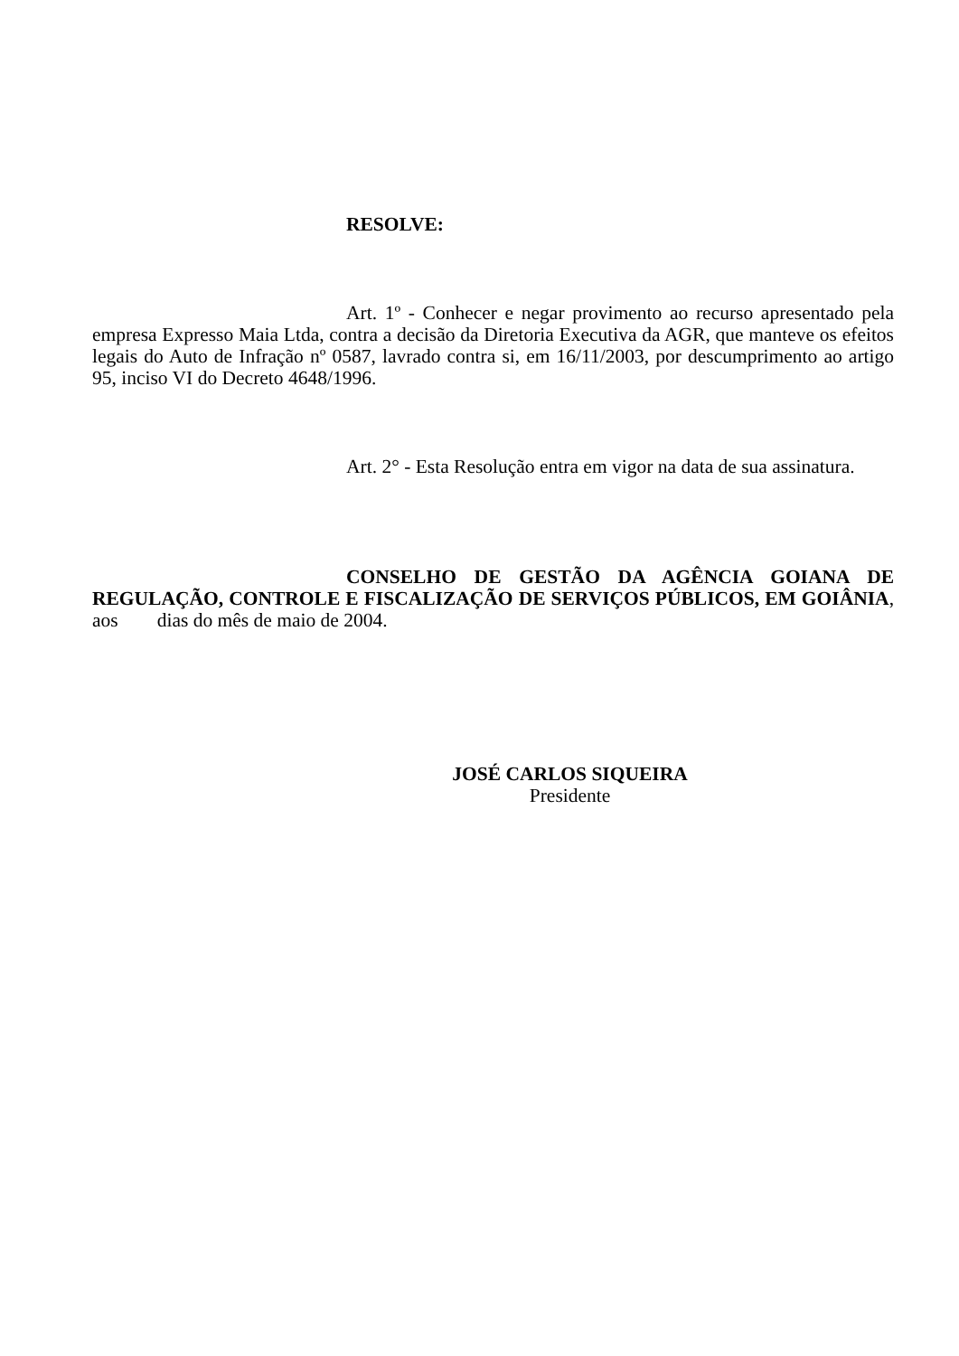RESOLVE:
Art. 1º - Conhecer e negar provimento ao recurso apresentado pela empresa Expresso Maia Ltda, contra a decisão da Diretoria Executiva da AGR, que manteve os efeitos legais do Auto de Infração nº 0587, lavrado contra si, em 16/11/2003, por descumprimento ao artigo 95, inciso VI do Decreto 4648/1996.
Art. 2° - Esta Resolução entra em vigor na data de sua assinatura.
CONSELHO DE GESTÃO DA AGÊNCIA GOIANA DE REGULAÇÃO, CONTROLE E FISCALIZAÇÃO DE SERVIÇOS PÚBLICOS, EM GOIÂNIA, aos dias do mês de maio de 2004.
JOSÉ CARLOS SIQUEIRA
Presidente